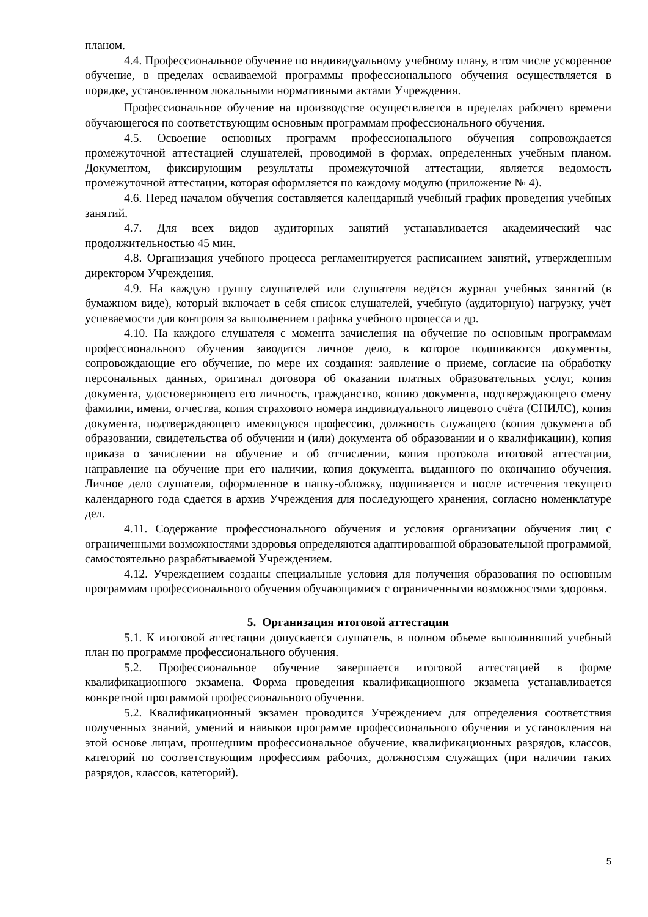планом.
4.4. Профессиональное обучение по индивидуальному учебному плану, в том числе ускоренное обучение, в пределах осваиваемой программы профессионального обучения осуществляется в порядке, установленном локальными нормативными актами Учреждения.
Профессиональное обучение на производстве осуществляется в пределах рабочего времени обучающегося по соответствующим основным программам профессионального обучения.
4.5. Освоение основных программ профессионального обучения сопровождается промежуточной аттестацией слушателей, проводимой в формах, определенных учебным планом. Документом, фиксирующим результаты промежуточной аттестации, является ведомость промежуточной аттестации, которая оформляется по каждому модулю (приложение № 4).
4.6. Перед началом обучения составляется календарный учебный график проведения учебных занятий.
4.7. Для всех видов аудиторных занятий устанавливается академический час продолжительностью 45 мин.
4.8. Организация учебного процесса регламентируется расписанием занятий, утвержденным директором Учреждения.
4.9. На каждую группу слушателей или слушателя ведётся журнал учебных занятий (в бумажном виде), который включает в себя список слушателей, учебную (аудиторную) нагрузку, учёт успеваемости для контроля за выполнением графика учебного процесса и др.
4.10. На каждого слушателя с момента зачисления на обучение по основным программам профессионального обучения заводится личное дело, в которое подшиваются документы, сопровождающие его обучение, по мере их создания: заявление о приеме, согласие на обработку персональных данных, оригинал договора об оказании платных образовательных услуг, копия документа, удостоверяющего его личность, гражданство, копию документа, подтверждающего смену фамилии, имени, отчества, копия страхового номера индивидуального лицевого счёта (СНИЛС), копия документа, подтверждающего имеющуюся профессию, должность служащего (копия документа об образовании, свидетельства об обучении и (или) документа об образовании и о квалификации), копия приказа о зачислении на обучение и об отчислении, копия протокола итоговой аттестации, направление на обучение при его наличии, копия документа, выданного по окончанию обучения. Личное дело слушателя, оформленное в папку-обложку, подшивается и после истечения текущего календарного года сдается в архив Учреждения для последующего хранения, согласно номенклатуре дел.
4.11. Содержание профессионального обучения и условия организации обучения лиц с ограниченными возможностями здоровья определяются адаптированной образовательной программой, самостоятельно разрабатываемой Учреждением.
4.12. Учреждением созданы специальные условия для получения образования по основным программам профессионального обучения обучающимися с ограниченными возможностями здоровья.
5. Организация итоговой аттестации
5.1. К итоговой аттестации допускается слушатель, в полном объеме выполнивший учебный план по программе профессионального обучения.
5.2. Профессиональное обучение завершается итоговой аттестацией в форме квалификационного экзамена. Форма проведения квалификационного экзамена устанавливается конкретной программой профессионального обучения.
5.2. Квалификационный экзамен проводится Учреждением для определения соответствия полученных знаний, умений и навыков программе профессионального обучения и установления на этой основе лицам, прошедшим профессиональное обучение, квалификационных разрядов, классов, категорий по соответствующим профессиям рабочих, должностям служащих (при наличии таких разрядов, классов, категорий).
5